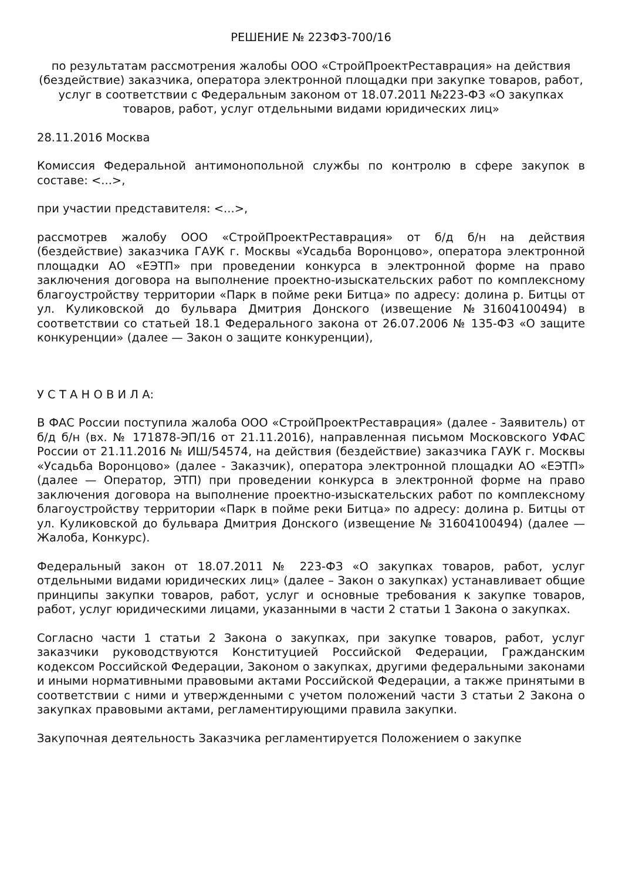РЕШЕНИЕ № 223ФЗ-700/16
по результатам рассмотрения жалобы ООО «СтройПроектРеставрация» на действия (бездействие) заказчика, оператора электронной площадки при закупке товаров, работ, услуг в соответствии с Федеральным законом от 18.07.2011 №223-ФЗ «О закупках товаров, работ, услуг отдельными видами юридических лиц»
28.11.2016 Москва
Комиссия Федеральной антимонопольной службы по контролю в сфере закупок в составе: <...>,
при участии представителя: <...>,
рассмотрев жалобу ООО «СтройПроектРеставрация» от б/д б/н на действия (бездействие) заказчика ГАУК г. Москвы «Усадьба Воронцово», оператора электронной площадки АО «ЕЭТП» при проведении конкурса в электронной форме на право заключения договора на выполнение проектно-изыскательских работ по комплексному благоустройству территории «Парк в пойме реки Битца» по адресу: долина р. Битцы от ул. Куликовской до бульвара Дмитрия Донского (извещение №31604100494) в соответствии со статьей 18.1 Федерального закона от 26.07.2006 № 135-ФЗ «О защите конкуренции» (далее — Закон о защите конкуренции),
У С Т А Н О В И Л А:
В ФАС России поступила жалоба ООО «СтройПроектРеставрация» (далее - Заявитель) от б/д б/н (вх. № 171878-ЭП/16 от 21.11.2016), направленная письмом Московского УФАС России от 21.11.2016 № ИШ/54574, на действия (бездействие) заказчика ГАУК г. Москвы «Усадьба Воронцово» (далее - Заказчик), оператора электронной площадки АО «ЕЭТП» (далее — Оператор, ЭТП) при проведении конкурса в электронной форме на право заключения договора на выполнение проектно-изыскательских работ по комплексному благоустройству территории «Парк в пойме реки Битца» по адресу: долина р. Битцы от ул. Куликовской до бульвара Дмитрия Донского (извещение № 31604100494) (далее —Жалоба, Конкурс).
Федеральный закон от 18.07.2011 № 223-ФЗ «О закупках товаров, работ, услуг отдельными видами юридических лиц» (далее – Закон о закупках) устанавливает общие принципы закупки товаров, работ, услуг и основные требования к закупке товаров, работ, услуг юридическими лицами, указанными в части 2 статьи 1 Закона о закупках.
Согласно части 1 статьи 2 Закона о закупках, при закупке товаров, работ, услуг заказчики руководствуются Конституцией Российской Федерации, Гражданским кодексом Российской Федерации, Законом о закупках, другими федеральными законами и иными нормативными правовыми актами Российской Федерации, а также принятыми в соответствии с ними и утвержденными с учетом положений части 3 статьи 2 Закона о закупках правовыми актами, регламентирующими правила закупки.
Закупочная деятельность Заказчика регламентируется Положением о закупке